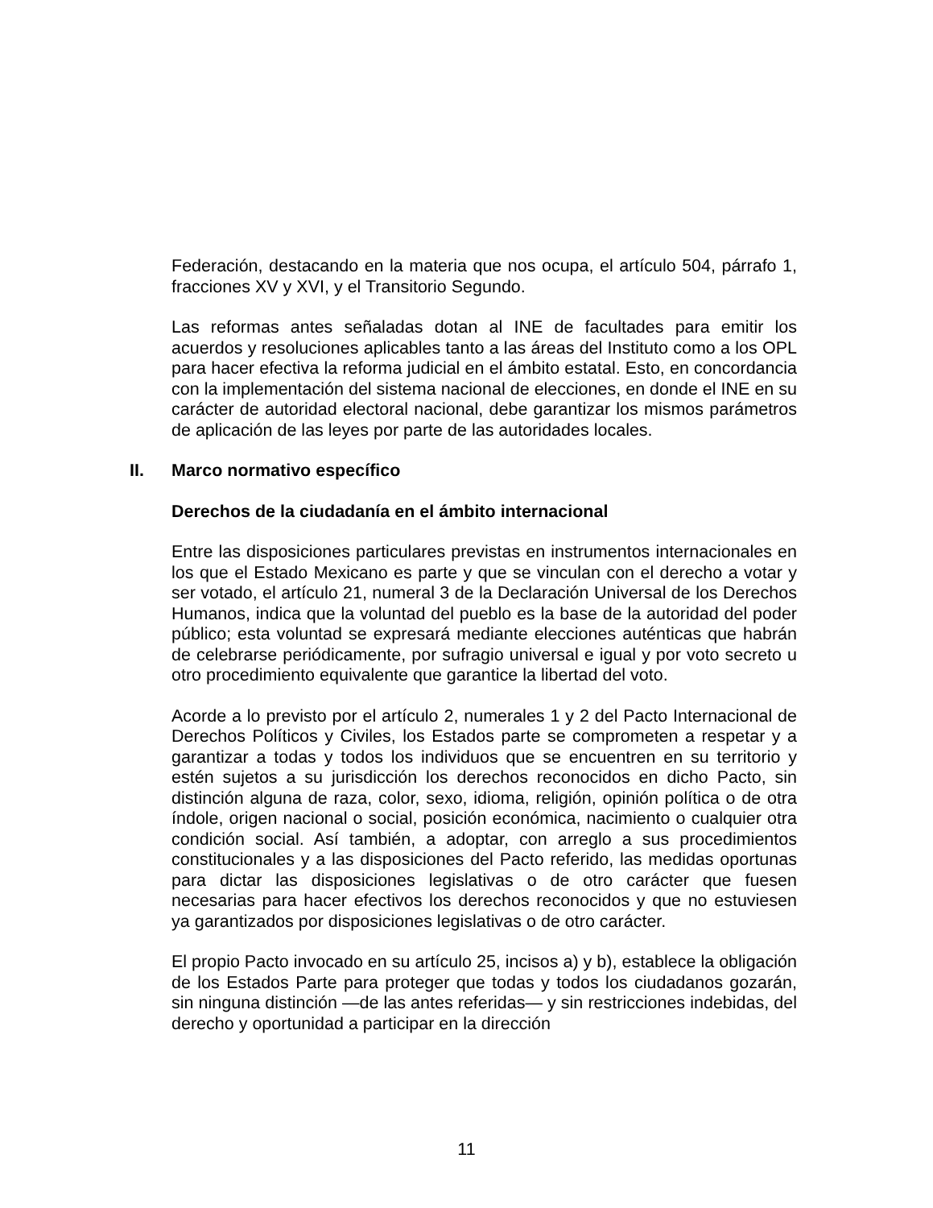Federación, destacando en la materia que nos ocupa, el artículo 504, párrafo 1, fracciones XV y XVI, y el Transitorio Segundo.
Las reformas antes señaladas dotan al INE de facultades para emitir los acuerdos y resoluciones aplicables tanto a las áreas del Instituto como a los OPL para hacer efectiva la reforma judicial en el ámbito estatal. Esto, en concordancia con la implementación del sistema nacional de elecciones, en donde el INE en su carácter de autoridad electoral nacional, debe garantizar los mismos parámetros de aplicación de las leyes por parte de las autoridades locales.
II. Marco normativo específico
Derechos de la ciudadanía en el ámbito internacional
Entre las disposiciones particulares previstas en instrumentos internacionales en los que el Estado Mexicano es parte y que se vinculan con el derecho a votar y ser votado, el artículo 21, numeral 3 de la Declaración Universal de los Derechos Humanos, indica que la voluntad del pueblo es la base de la autoridad del poder público; esta voluntad se expresará mediante elecciones auténticas que habrán de celebrarse periódicamente, por sufragio universal e igual y por voto secreto u otro procedimiento equivalente que garantice la libertad del voto.
Acorde a lo previsto por el artículo 2, numerales 1 y 2 del Pacto Internacional de Derechos Políticos y Civiles, los Estados parte se comprometen a respetar y a garantizar a todas y todos los individuos que se encuentren en su territorio y estén sujetos a su jurisdicción los derechos reconocidos en dicho Pacto, sin distinción alguna de raza, color, sexo, idioma, religión, opinión política o de otra índole, origen nacional o social, posición económica, nacimiento o cualquier otra condición social. Así también, a adoptar, con arreglo a sus procedimientos constitucionales y a las disposiciones del Pacto referido, las medidas oportunas para dictar las disposiciones legislativas o de otro carácter que fuesen necesarias para hacer efectivos los derechos reconocidos y que no estuviesen ya garantizados por disposiciones legislativas o de otro carácter.
El propio Pacto invocado en su artículo 25, incisos a) y b), establece la obligación de los Estados Parte para proteger que todas y todos los ciudadanos gozarán, sin ninguna distinción —de las antes referidas— y sin restricciones indebidas, del derecho y oportunidad a participar en la dirección
11